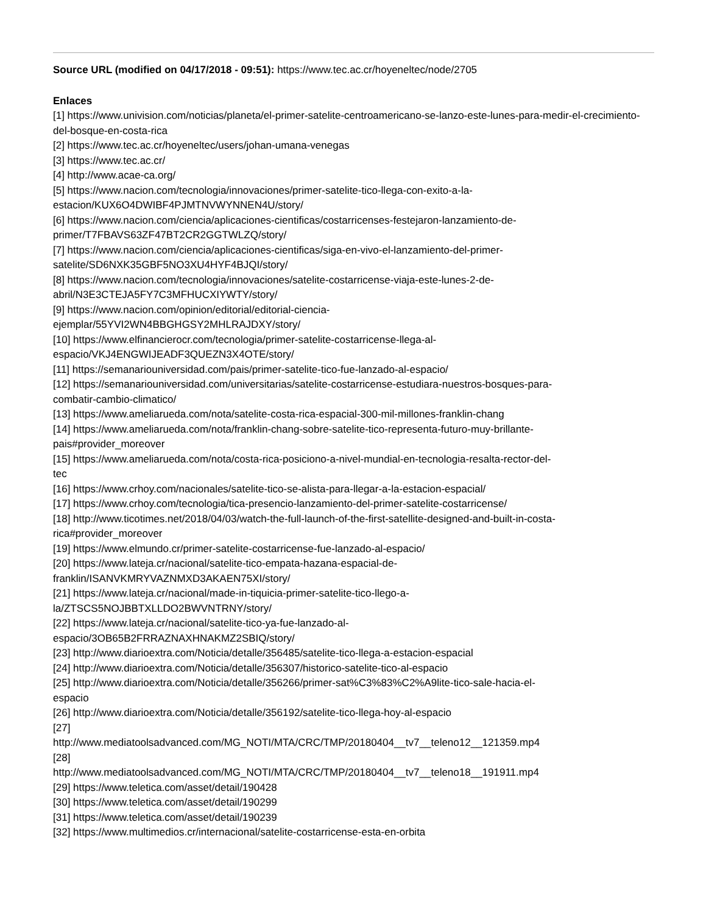Source URL (modified on 04/17/2018 - 09:51): https://www.tec.ac.cr/hoyeneltec/node/2705
Enlaces
[1] https://www.univision.com/noticias/planeta/el-primer-satelite-centroamericano-se-lanzo-este-lunes-para-medir-el-crecimiento-del-bosque-en-costa-rica
[2] https://www.tec.ac.cr/hoyeneltec/users/johan-umana-venegas
[3] https://www.tec.ac.cr/
[4] http://www.acae-ca.org/
[5] https://www.nacion.com/tecnologia/innovaciones/primer-satelite-tico-llega-con-exito-a-la-
estacion/KUX6O4DWIBF4PJMTNVWYNNEN4U/story/
[6] https://www.nacion.com/ciencia/aplicaciones-cientificas/costarricenses-festejaron-lanzamiento-de-
primer/T7FBAVS63ZF47BT2CR2GGTWLZQ/story/
[7] https://www.nacion.com/ciencia/aplicaciones-cientificas/siga-en-vivo-el-lanzamiento-del-primer-
satelite/SD6NXK35GBF5NO3XU4HYF4BJQI/story/
[8] https://www.nacion.com/tecnologia/innovaciones/satelite-costarricense-viaja-este-lunes-2-de-
abril/N3E3CTEJA5FY7C3MFHUCXIYWTY/story/
[9] https://www.nacion.com/opinion/editorial/editorial-ciencia-
ejemplar/55YVI2WN4BBGHGSY2MHLRAJDXY/story/
[10] https://www.elfinancierocr.com/tecnologia/primer-satelite-costarricense-llega-al-
espacio/VKJ4ENGWIJEADF3QUEZN3X4OTE/story/
[11] https://semanariouniversidad.com/pais/primer-satelite-tico-fue-lanzado-al-espacio/
[12] https://semanariouniversidad.com/universitarias/satelite-costarricense-estudiara-nuestros-bosques-para-
combatir-cambio-climatico/
[13] https://www.ameliarueda.com/nota/satelite-costa-rica-espacial-300-mil-millones-franklin-chang
[14] https://www.ameliarueda.com/nota/franklin-chang-sobre-satelite-tico-representa-futuro-muy-brillante-
pais#provider_moreover
[15] https://www.ameliarueda.com/nota/costa-rica-posiciono-a-nivel-mundial-en-tecnologia-resalta-rector-del-
tec
[16] https://www.crhoy.com/nacionales/satelite-tico-se-alista-para-llegar-a-la-estacion-espacial/
[17] https://www.crhoy.com/tecnologia/tica-presencio-lanzamiento-del-primer-satelite-costarricense/
[18] http://www.ticotimes.net/2018/04/03/watch-the-full-launch-of-the-first-satellite-designed-and-built-in-costa-
rica#provider_moreover
[19] https://www.elmundo.cr/primer-satelite-costarricense-fue-lanzado-al-espacio/
[20] https://www.lateja.cr/nacional/satelite-tico-empata-hazana-espacial-de-
franklin/ISANVKMRYVAZNMXD3AKAEN75XI/story/
[21] https://www.lateja.cr/nacional/made-in-tiquicia-primer-satelite-tico-llego-a-
la/ZTSCS5NOJBBTXLLDO2BWVNTRNY/story/
[22] https://www.lateja.cr/nacional/satelite-tico-ya-fue-lanzado-al-
espacio/3OB65B2FRRAZNAXHNAKMZ2SBIQ/story/
[23] http://www.diarioextra.com/Noticia/detalle/356485/satelite-tico-llega-a-estacion-espacial
[24] http://www.diarioextra.com/Noticia/detalle/356307/historico-satelite-tico-al-espacio
[25] http://www.diarioextra.com/Noticia/detalle/356266/primer-sat%C3%83%C2%A9lite-tico-sale-hacia-el-
espacio
[26] http://www.diarioextra.com/Noticia/detalle/356192/satelite-tico-llega-hoy-al-espacio
[27]
http://www.mediatoolsadvanced.com/MG_NOTI/MTA/CRC/TMP/20180404__tv7__teleno12__121359.mp4
[28]
http://www.mediatoolsadvanced.com/MG_NOTI/MTA/CRC/TMP/20180404__tv7__teleno18__191911.mp4
[29] https://www.teletica.com/asset/detail/190428
[30] https://www.teletica.com/asset/detail/190299
[31] https://www.teletica.com/asset/detail/190239
[32] https://www.multimedios.cr/internacional/satelite-costarricense-esta-en-orbita